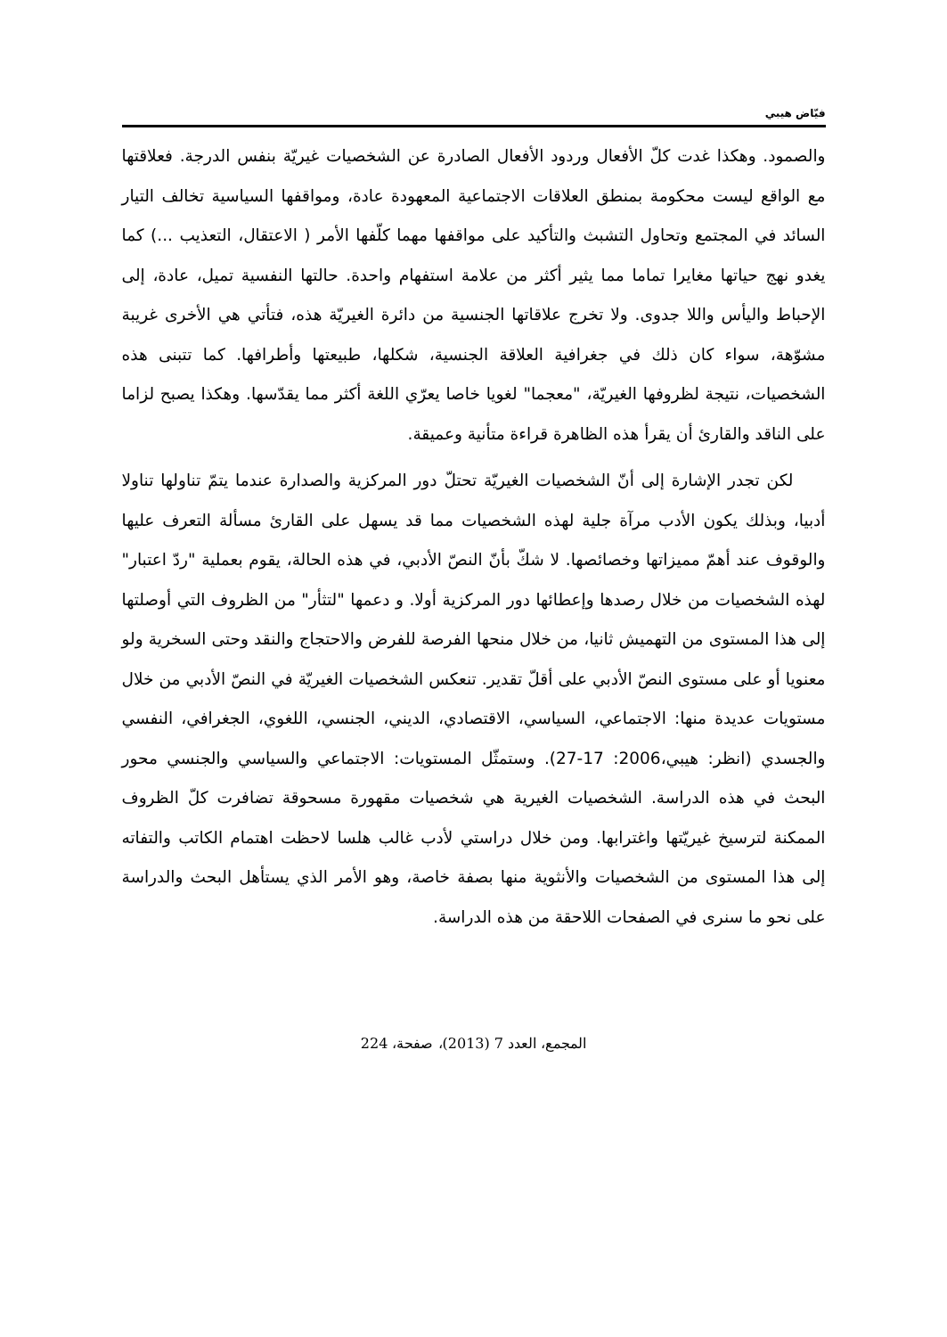فيّاض هيبي
والصمود. وهكذا غدت كلّ الأفعال وردود الأفعال الصادرة عن الشخصيات غيريّة بنفس الدرجة. فعلاقتها مع الواقع ليست محكومة بمنطق العلاقات الاجتماعية المعهودة عادة، ومواقفها السياسية تخالف التيار السائد في المجتمع وتحاول التشبث والتأكيد على مواقفها مهما كلّفها الأمر ( الاعتقال، التعذيب ...) كما يغدو نهج حياتها مغايرا تماما مما يثير أكثر من علامة استفهام واحدة. حالتها النفسية تميل، عادة، إلى الإحباط واليأس واللا جدوى. ولا تخرج علاقاتها الجنسية من دائرة الغيريّة هذه، فتأتي هي الأخرى غريبة مشوّهة، سواء كان ذلك في جغرافية العلاقة الجنسية، شكلها، طبيعتها وأطرافها. كما تتبنى هذه الشخصيات، نتيجة لظروفها الغيريّة، "معجما" لغويا خاصا يعرّي اللغة أكثر مما يقدّسها. وهكذا يصبح لزاما على الناقد والقارئ أن يقرأ هذه الظاهرة قراءة متأنية وعميقة.
لكن تجدر الإشارة إلى أنّ الشخصيات الغيريّة تحتلّ دور المركزية والصدارة عندما يتمّ تناولها تناولا أدبيا، وبذلك يكون الأدب مرآة جلية لهذه الشخصيات مما قد يسهل على القارئ مسألة التعرف عليها والوقوف عند أهمّ مميزاتها وخصائصها. لا شكّ بأنّ النصّ الأدبي، في هذه الحالة، يقوم بعملية "ردّ اعتبار" لهذه الشخصيات من خلال رصدها وإعطائها دور المركزية أولا. و دعمها "لتثأر" من الظروف التي أوصلتها إلى هذا المستوى من التهميش ثانيا، من خلال منحها الفرصة للفرض والاحتجاج والنقد وحتى السخرية ولو معنويا أو على مستوى النصّ الأدبي على أقلّ تقدير. تنعكس الشخصيات الغيريّة في النصّ الأدبي من خلال مستويات عديدة منها: الاجتماعي، السياسي، الاقتصادي، الديني، الجنسي، اللغوي، الجغرافي، النفسي والجسدي (انظر: هيبي،2006: 17-27). وستمثّل المستويات: الاجتماعي والسياسي والجنسي محور البحث في هذه الدراسة. الشخصيات الغيرية هي شخصيات مقهورة مسحوقة تضافرت كلّ الظروف الممكنة لترسيخ غيريّتها واغترابها. ومن خلال دراستي لأدب غالب هلسا لاحظت اهتمام الكاتب والتفاته إلى هذا المستوى من الشخصيات والأنثوية منها بصفة خاصة، وهو الأمر الذي يستأهل البحث والدراسة على نحو ما سنرى في الصفحات اللاحقة من هذه الدراسة.
المجمع، العدد 7 (2013)، صفحة، 224